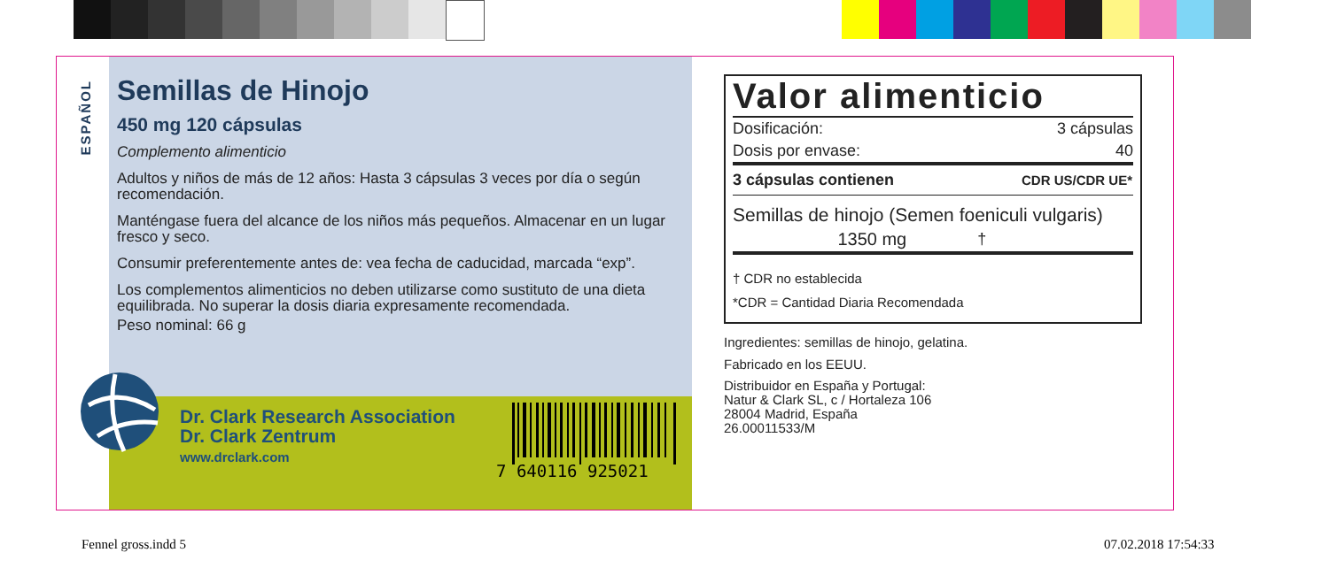ESPAÑOL
Semillas de Hinojo
450 mg 120 cápsulas
Complemento alimenticio
Adultos y niños de más de 12 años: Hasta 3 cápsulas 3 veces por día o según recomendación.
Manténgase fuera del alcance de los niños más pequeños. Almacenar en un lugar fresco y seco.
Consumir preferentemente antes de: vea fecha de caducidad, marcada “exp”.
Los complementos alimenticios no deben utilizarse como sustituto de una dieta equilibrada. No superar la dosis diaria expresamente recomendada.
Peso nominal: 66 g
Dr. Clark Research Association
Dr. Clark Zentrum
www.drclark.com
7 640116 925021
Valor alimenticio
| Dosificación: | 3 cápsulas |
| Dosis por envase: | 40 |
| 3 cápsulas contienen | CDR US/CDR UE* |
| Semillas de hinojo (Semen foeniculi vulgaris) | |
| 1350 mg | † |
† CDR no establecida
*CDR = Cantidad Diaria Recomendada
Ingredientes: semillas de hinojo, gelatina.
Fabricado en los EEUU.
Distribuidor en España y Portugal:
Natur & Clark SL, c / Hortaleza 106
28004 Madrid, España
26.00011533/M
Fennel gross.indd 5 07.02.2018 17:54:33